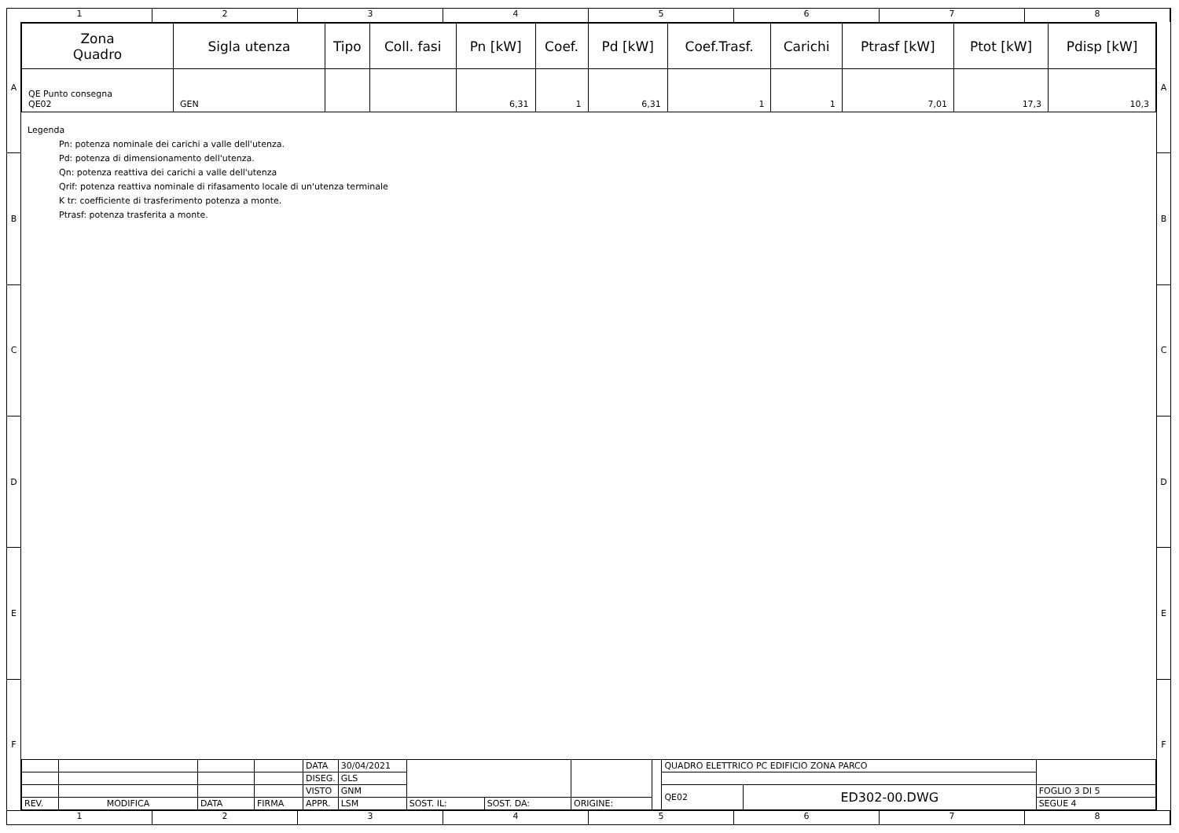1 2 3 4 5 6 7 8
A
B
C
D
E
F
A
B
C
D
E
F
| Zona Quadro | Sigla utenza | Tipo | Coll. fasi | Pn [kW] | Coef. | Pd [kW] | Coef.Trasf. | Carichi | Ptrasf [kW] | Ptot [kW] | Pdisp [kW] |
| --- | --- | --- | --- | --- | --- | --- | --- | --- | --- | --- | --- |
| QE Punto consegna QE02 | GEN | | | 6,31 | 1 | 6,31 | 1 | 1 | 7,01 | 17,3 | 10,3 |
Legenda
Pn: potenza nominale dei carichi a valle dell'utenza.
Pd: potenza di dimensionamento dell'utenza.
Qn: potenza reattiva dei carichi a valle dell'utenza
Qrif: potenza reattiva nominale di rifasamento locale di un'utenza terminale
K tr: coefficiente di trasferimento potenza a monte.
Ptrasf: potenza trasferita a monte.
| | | | | DATA | 30/04/2021 | | | | | QUADRO ELETTRICO PC EDIFICIO ZONA PARCO | | |
| | | | | DISEG. | GLS | | | | | | | |
| | | | | VISTO | GNM | | | | | QE02 | ED302-00.DWG | FOGLIO 3 DI 5 |
| REV. | MODIFICA | DATA | FIRMA | APPR. | LSM | SOST. IL: | SOST. DA: | ORIGINE: | | | | SEGUE 4 |
1 2 3 4 5 6 7 8